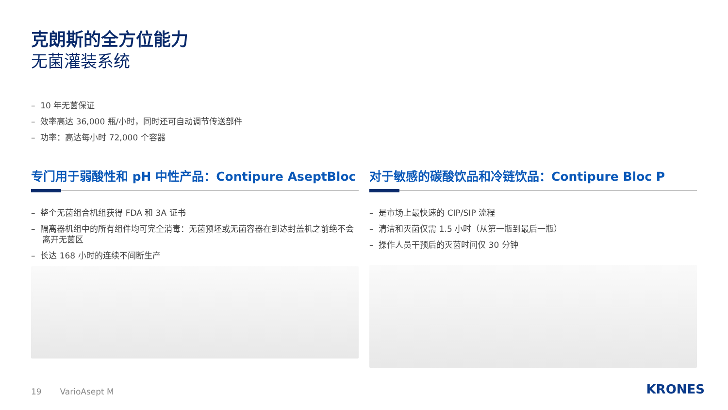克朗斯的全方位能力
无菌灌装系统
– 10 年无菌保证
– 效率高达 36,000 瓶/小时，同时还可自动调节传送部件
– 功率：高达每小时 72,000 个容器
专门用于弱酸性和 pH 中性产品：Contipure AseptBloc
– 整个无菌组合机组获得 FDA 和 3A 证书
– 隔离器机组中的所有组件均可完全消毒：无菌预坯或无菌容器在到达封盖机之前绝不会离开无菌区
– 长达 168 小时的连续不间断生产
对于敏感的碳酸饮品和冷链饮品：Contipure Bloc P
– 是市场上最快速的 CIP/SIP 流程
– 清洁和灭菌仅需 1.5 小时（从第一瓶到最后一瓶）
– 操作人员干预后的灭菌时间仅 30 分钟
19 VarioAsept M KRONES